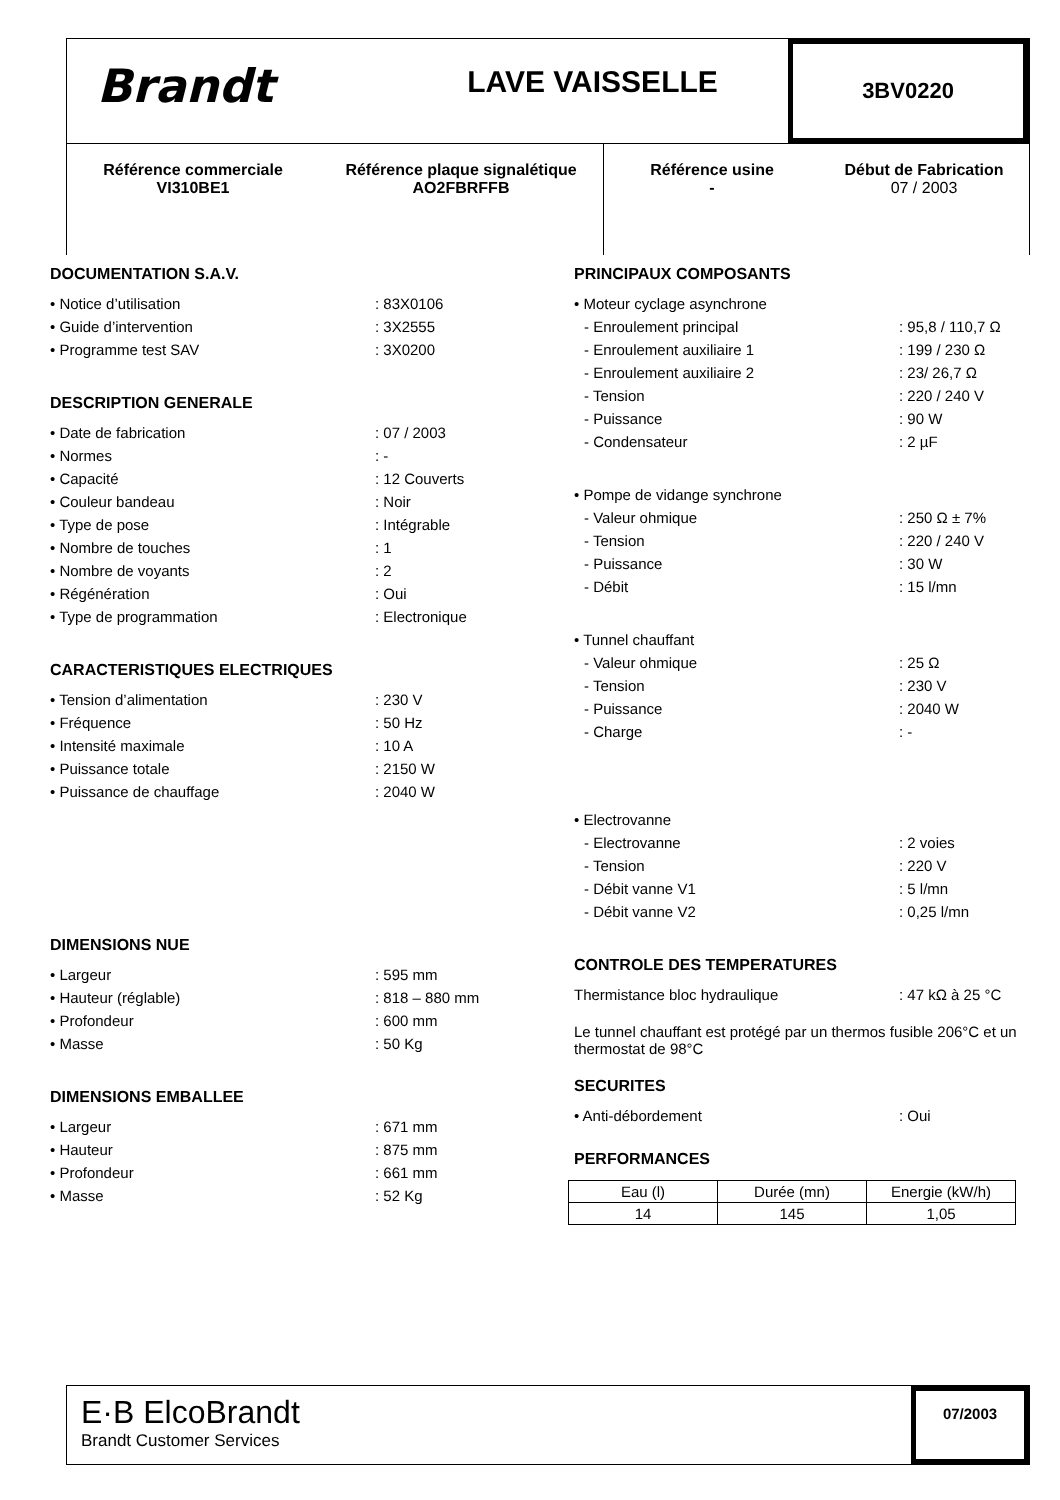Brandt
LAVE VAISSELLE
3BV0220
Référence commerciale
VI310BE1
Référence plaque signalétique
AO2FBRFFB
Référence usine
-
Début de Fabrication
07 / 2003
DOCUMENTATION S.A.V.
• Notice d’utilisation: 83X0106
• Guide d’intervention: 3X2555
• Programme test SAV: 3X0200
DESCRIPTION GENERALE
• Date de fabrication: 07 / 2003
• Normes: -
• Capacité: 12 Couverts
• Couleur bandeau: Noir
• Type de pose: Intégrable
• Nombre de touches: 1
• Nombre de voyants: 2
• Régénération: Oui
• Type de programmation: Electronique
CARACTERISTIQUES ELECTRIQUES
• Tension d’alimentation: 230 V
• Fréquence: 50 Hz
• Intensité maximale: 10 A
• Puissance totale: 2150 W
• Puissance de chauffage: 2040 W
DIMENSIONS NUE
• Largeur: 595 mm
• Hauteur (réglable): 818 – 880 mm
• Profondeur: 600 mm
• Masse: 50 Kg
DIMENSIONS EMBALLEE
• Largeur: 671 mm
• Hauteur: 875 mm
• Profondeur: 661 mm
• Masse: 52 Kg
PRINCIPAUX COMPOSANTS
• Moteur cyclage asynchrone
- Enroulement principal: 95,8 / 110,7 Ω
- Enroulement auxiliaire 1: 199 / 230 Ω
- Enroulement auxiliaire 2: 23/ 26,7 Ω
- Tension: 220 / 240 V
- Puissance: 90 W
- Condensateur: 2 µF
• Pompe de vidange synchrone
- Valeur ohmique: 250 Ω ± 7%
- Tension: 220 / 240 V
- Puissance: 30 W
- Débit: 15 l/mn
• Tunnel chauffant
- Valeur ohmique: 25 Ω
- Tension: 230 V
- Puissance: 2040 W
- Charge: -
• Electrovanne
- Electrovanne: 2 voies
- Tension: 220 V
- Débit vanne V1: 5 l/mn
- Débit vanne V2: 0,25 l/mn
CONTROLE DES TEMPERATURES
Thermistance bloc hydraulique: 47 kΩ à 25 °C
Le tunnel chauffant est protégé par un thermos fusible 206°C et un thermostat de 98°C
SECURITES
• Anti-débordement: Oui
PERFORMANCES
| Eau (l) | Durée (mn) | Energie (kW/h) |
| 14 | 145 | 1,05 |
E·B ElcoBrandt
Brandt Customer Services
07/2003